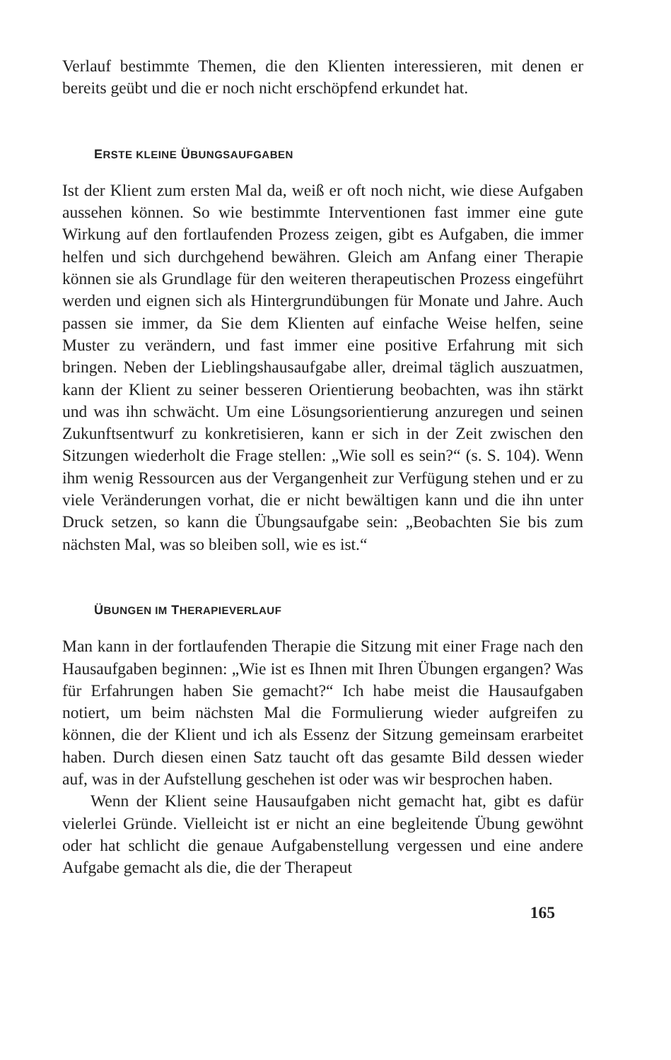Verlauf bestimmte Themen, die den Klienten interessieren, mit denen er bereits geübt und die er noch nicht erschöpfend erkundet hat.
ERSTE KLEINE ÜBUNGSAUFGABEN
Ist der Klient zum ersten Mal da, weiß er oft noch nicht, wie diese Aufgaben aussehen können. So wie bestimmte Interventionen fast immer eine gute Wirkung auf den fortlaufenden Prozess zeigen, gibt es Aufgaben, die immer helfen und sich durchgehend bewähren. Gleich am Anfang einer Therapie können sie als Grundlage für den weiteren therapeutischen Prozess eingeführt werden und eignen sich als Hintergrundübungen für Monate und Jahre. Auch passen sie immer, da Sie dem Klienten auf einfache Weise helfen, seine Muster zu verändern, und fast immer eine positive Erfahrung mit sich bringen. Neben der Lieblingshausaufgabe aller, dreimal täglich auszuatmen, kann der Klient zu seiner besseren Orientierung beobachten, was ihn stärkt und was ihn schwächt. Um eine Lösungsorientierung anzuregen und seinen Zukunftsentwurf zu konkretisieren, kann er sich in der Zeit zwischen den Sitzungen wiederholt die Frage stellen: „Wie soll es sein?“ (s. S. 104). Wenn ihm wenig Ressourcen aus der Vergangenheit zur Verfügung stehen und er zu viele Veränderungen vorhat, die er nicht bewältigen kann und die ihn unter Druck setzen, so kann die Übungsaufgabe sein: „Beobachten Sie bis zum nächsten Mal, was so bleiben soll, wie es ist.“
ÜBUNGEN IM THERAPIEVERLAUF
Man kann in der fortlaufenden Therapie die Sitzung mit einer Frage nach den Hausaufgaben beginnen: „Wie ist es Ihnen mit Ihren Übungen ergangen? Was für Erfahrungen haben Sie gemacht?“ Ich habe meist die Hausaufgaben notiert, um beim nächsten Mal die Formulierung wieder aufgreifen zu können, die der Klient und ich als Essenz der Sitzung gemeinsam erarbeitet haben. Durch diesen einen Satz taucht oft das gesamte Bild dessen wieder auf, was in der Aufstellung geschehen ist oder was wir besprochen haben.
Wenn der Klient seine Hausaufgaben nicht gemacht hat, gibt es dafür vielerlei Gründe. Vielleicht ist er nicht an eine begleitende Übung gewöhnt oder hat schlicht die genaue Aufgabenstellung vergessen und eine andere Aufgabe gemacht als die, die der Therapeut
165